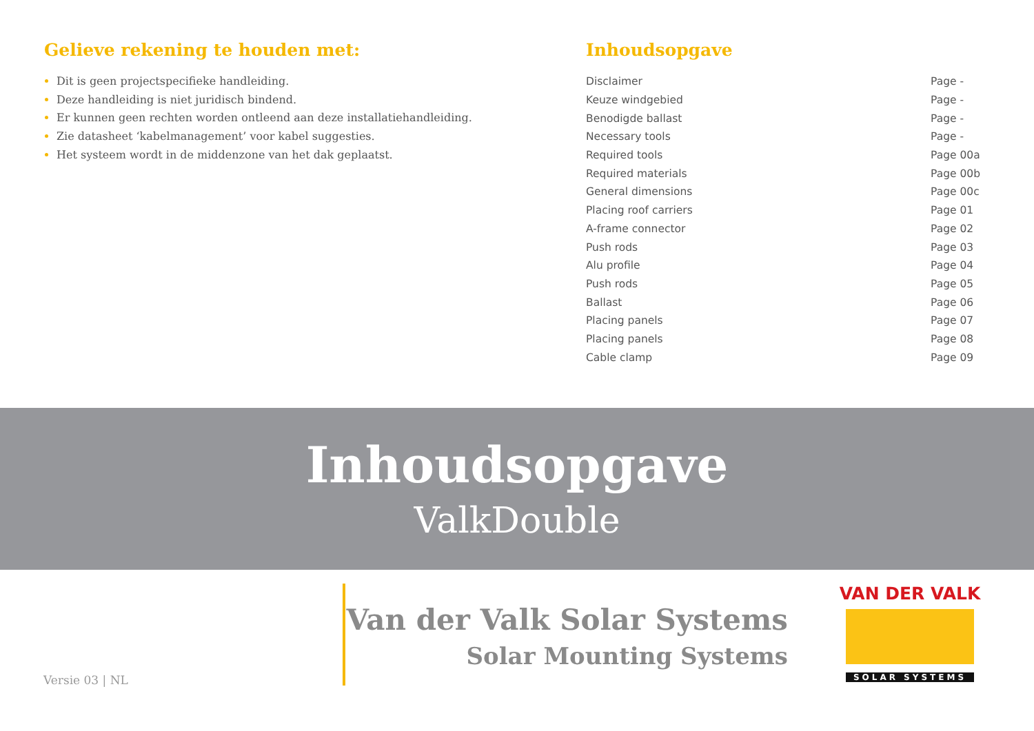Gelieve rekening te houden met:
Dit is geen projectspecifieke handleiding.
Deze handleiding is niet juridisch bindend.
Er kunnen geen rechten worden ontleend aan deze installatiehandleiding.
Zie datasheet ‘kabelmanagement’ voor kabel suggesties.
Het systeem wordt in de middenzone van het dak geplaatst.
Inhoudsopgave
| Disclaimer | Page - |
| Keuze windgebied | Page - |
| Benodigde ballast | Page - |
| Necessary tools | Page - |
| Required tools | Page 00a |
| Required materials | Page 00b |
| General dimensions | Page 00c |
| Placing roof carriers | Page 01 |
| A-frame connector | Page 02 |
| Push rods | Page 03 |
| Alu profile | Page 04 |
| Push rods | Page 05 |
| Ballast | Page 06 |
| Placing panels | Page 07 |
| Placing panels | Page 08 |
| Cable clamp | Page 09 |
Inhoudsopgave
ValkDouble
Versie 03 | NL
Van der Valk Solar Systems
Solar Mounting Systems
VAN DER VALK
SOLAR SYSTEMS